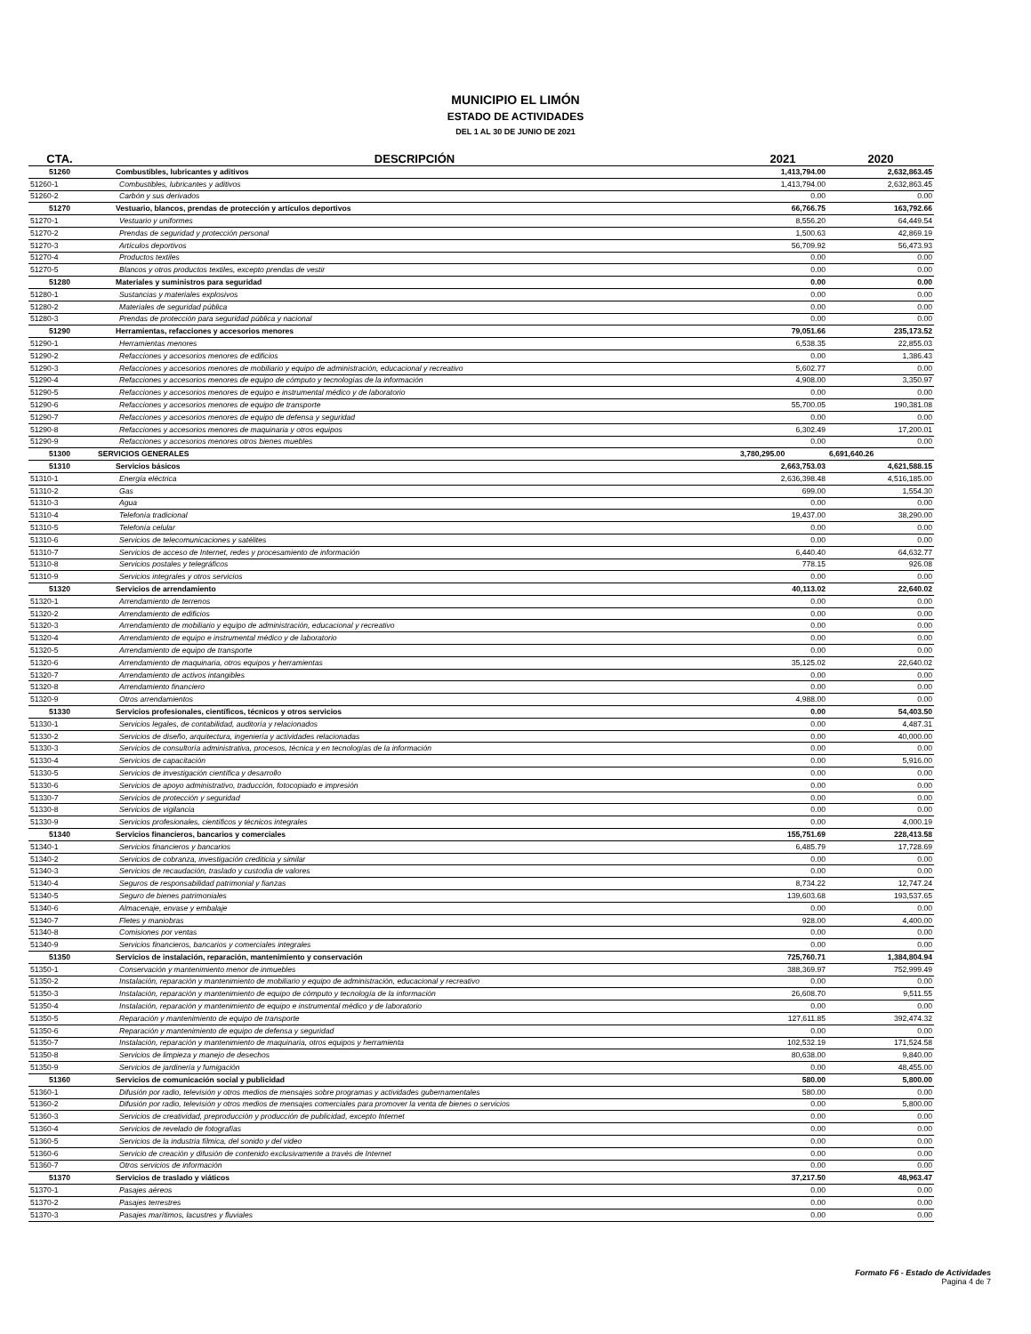MUNICIPIO EL LIMÓN
ESTADO DE ACTIVIDADES
DEL 1 AL 30 DE JUNIO DE 2021
| CTA. | DESCRIPCIÓN | 2021 | 2020 |
| --- | --- | --- | --- |
| 51260 | Combustibles, lubricantes y aditivos | 1,413,794.00 | 2,632,863.45 |
| 51260-1 | Combustibles, lubricantes y aditivos | 1,413,794.00 | 2,632,863.45 |
| 51260-2 | Carbón y sus derivados | 0.00 | 0.00 |
| 51270 | Vestuario, blancos, prendas de protección y artículos deportivos | 66,766.75 | 163,792.66 |
| 51270-1 | Vestuario y uniformes | 8,556.20 | 64,449.54 |
| 51270-2 | Prendas de seguridad y protección personal | 1,500.63 | 42,869.19 |
| 51270-3 | Artículos deportivos | 56,709.92 | 56,473.93 |
| 51270-4 | Productos textiles | 0.00 | 0.00 |
| 51270-5 | Blancos y otros productos textiles, excepto prendas de vestir | 0.00 | 0.00 |
| 51280 | Materiales y suministros para seguridad | 0.00 | 0.00 |
| 51280-1 | Sustancias y materiales explosivos | 0.00 | 0.00 |
| 51280-2 | Materiales de seguridad pública | 0.00 | 0.00 |
| 51280-3 | Prendas de protección para seguridad pública y nacional | 0.00 | 0.00 |
| 51290 | Herramientas, refacciones y accesorios menores | 79,051.66 | 235,173.52 |
| 51290-1 | Herramientas menores | 6,538.35 | 22,855.03 |
| 51290-2 | Refacciones y accesorios menores de edificios | 0.00 | 1,386.43 |
| 51290-3 | Refacciones y accesorios menores de mobiliario y equipo de administración, educacional y recreativo | 5,602.77 | 0.00 |
| 51290-4 | Refacciones y accesorios menores de equipo de cómputo y tecnologías de la información | 4,908.00 | 3,350.97 |
| 51290-5 | Refacciones y accesorios menores de equipo e instrumental médico y de laboratorio | 0.00 | 0.00 |
| 51290-6 | Refacciones y accesorios menores de equipo de transporte | 55,700.05 | 190,381.08 |
| 51290-7 | Refacciones y accesorios menores de equipo de defensa y seguridad | 0.00 | 0.00 |
| 51290-8 | Refacciones y accesorios menores de maquinaria y otros equipos | 6,302.49 | 17,200.01 |
| 51290-9 | Refacciones y accesorios menores otros bienes muebles | 0.00 | 0.00 |
| 51300 | SERVICIOS GENERALES | 3,780,295.00 | 6,691,640.26 |
| 51310 | Servicios básicos | 2,663,753.03 | 4,621,588.15 |
| 51310-1 | Energía eléctrica | 2,636,398.48 | 4,516,185.00 |
| 51310-2 | Gas | 699.00 | 1,554.30 |
| 51310-3 | Agua | 0.00 | 0.00 |
| 51310-4 | Telefonía tradicional | 19,437.00 | 38,290.00 |
| 51310-5 | Telefonía celular | 0.00 | 0.00 |
| 51310-6 | Servicios de telecomunicaciones y satélites | 0.00 | 0.00 |
| 51310-7 | Servicios de acceso de Internet, redes y procesamiento de información | 6,440.40 | 64,632.77 |
| 51310-8 | Servicios postales y telegráficos | 778.15 | 926.08 |
| 51310-9 | Servicios integrales y otros servicios | 0.00 | 0.00 |
| 51320 | Servicios de arrendamiento | 40,113.02 | 22,640.02 |
| 51320-1 | Arrendamiento de terrenos | 0.00 | 0.00 |
| 51320-2 | Arrendamiento de edificios | 0.00 | 0.00 |
| 51320-3 | Arrendamiento de mobiliario y equipo de administración, educacional y recreativo | 0.00 | 0.00 |
| 51320-4 | Arrendamiento de equipo e instrumental médico y de laboratorio | 0.00 | 0.00 |
| 51320-5 | Arrendamiento de equipo de transporte | 0.00 | 0.00 |
| 51320-6 | Arrendamiento de maquinaria, otros equipos y herramientas | 35,125.02 | 22,640.02 |
| 51320-7 | Arrendamiento de activos intangibles | 0.00 | 0.00 |
| 51320-8 | Arrendamiento financiero | 0.00 | 0.00 |
| 51320-9 | Otros arrendamientos | 4,988.00 | 0.00 |
| 51330 | Servicios profesionales, científicos, técnicos y otros servicios | 0.00 | 54,403.50 |
| 51330-1 | Servicios legales, de contabilidad, auditoría y relacionados | 0.00 | 4,487.31 |
| 51330-2 | Servicios de diseño, arquitectura, ingeniería y actividades relacionadas | 0.00 | 40,000.00 |
| 51330-3 | Servicios de consultoría administrativa, procesos, técnica y en tecnologías de la información | 0.00 | 0.00 |
| 51330-4 | Servicios de capacitación | 0.00 | 5,916.00 |
| 51330-5 | Servicios de investigación científica y desarrollo | 0.00 | 0.00 |
| 51330-6 | Servicios de apoyo administrativo, traducción, fotocopiado e impresión | 0.00 | 0.00 |
| 51330-7 | Servicios de protección y seguridad | 0.00 | 0.00 |
| 51330-8 | Servicios de vigilancia | 0.00 | 0.00 |
| 51330-9 | Servicios profesionales, científicos y técnicos integrales | 0.00 | 4,000.19 |
| 51340 | Servicios financieros, bancarios y comerciales | 155,751.69 | 228,413.58 |
| 51340-1 | Servicios financieros y bancarios | 6,485.79 | 17,728.69 |
| 51340-2 | Servicios de cobranza, investigación crediticia y similar | 0.00 | 0.00 |
| 51340-3 | Servicios de recaudación, traslado y custodia de valores | 0.00 | 0.00 |
| 51340-4 | Seguros de responsabilidad patrimonial y fianzas | 8,734.22 | 12,747.24 |
| 51340-5 | Seguro de bienes patrimoniales | 139,603.68 | 193,537.65 |
| 51340-6 | Almacenaje, envase y embalaje | 0.00 | 0.00 |
| 51340-7 | Fletes y maniobras | 928.00 | 4,400.00 |
| 51340-8 | Comisiones por ventas | 0.00 | 0.00 |
| 51340-9 | Servicios financieros, bancarios y comerciales integrales | 0.00 | 0.00 |
| 51350 | Servicios de instalación, reparación, mantenimiento y conservación | 725,760.71 | 1,384,804.94 |
| 51350-1 | Conservación y mantenimiento menor de inmuebles | 388,369.97 | 752,999.49 |
| 51350-2 | Instalación, reparación y mantenimiento de mobiliario y equipo de administración, educacional y recreativo | 0.00 | 0.00 |
| 51350-3 | Instalación, reparación y mantenimiento de equipo de cómputo y tecnología de la información | 26,608.70 | 9,511.55 |
| 51350-4 | Instalación, reparación y mantenimiento de equipo e instrumental médico y de laboratorio | 0.00 | 0.00 |
| 51350-5 | Reparación y mantenimiento de equipo de transporte | 127,611.85 | 392,474.32 |
| 51350-6 | Reparación y mantenimiento de equipo de defensa y seguridad | 0.00 | 0.00 |
| 51350-7 | Instalación, reparación y mantenimiento de maquinaria, otros equipos y herramienta | 102,532.19 | 171,524.58 |
| 51350-8 | Servicios de limpieza y manejo de desechos | 80,638.00 | 9,840.00 |
| 51350-9 | Servicios de jardinería y fumigación | 0.00 | 48,455.00 |
| 51360 | Servicios de comunicación social y publicidad | 580.00 | 5,800.00 |
| 51360-1 | Difusión por radio, televisión y otros medios de mensajes sobre programas y actividades gubernamentales | 580.00 | 0.00 |
| 51360-2 | Difusión por radio, televisión y otros medios de mensajes comerciales para promover la venta de bienes o servicios | 0.00 | 5,800.00 |
| 51360-3 | Servicios de creatividad, preproducción y producción de publicidad, excepto Internet | 0.00 | 0.00 |
| 51360-4 | Servicios de revelado de fotografías | 0.00 | 0.00 |
| 51360-5 | Servicios de la industria fílmica, del sonido y del video | 0.00 | 0.00 |
| 51360-6 | Servicio de creación y difusión de contenido exclusivamente a través de Internet | 0.00 | 0.00 |
| 51360-7 | Otros servicios de información | 0.00 | 0.00 |
| 51370 | Servicios de traslado y viáticos | 37,217.50 | 48,963.47 |
| 51370-1 | Pasajes aéreos | 0.00 | 0.00 |
| 51370-2 | Pasajes terrestres | 0.00 | 0.00 |
| 51370-3 | Pasajes marítimos, lacustres y fluviales | 0.00 | 0.00 |
Formato F6 - Estado de Actividades
Pagina 4 de 7